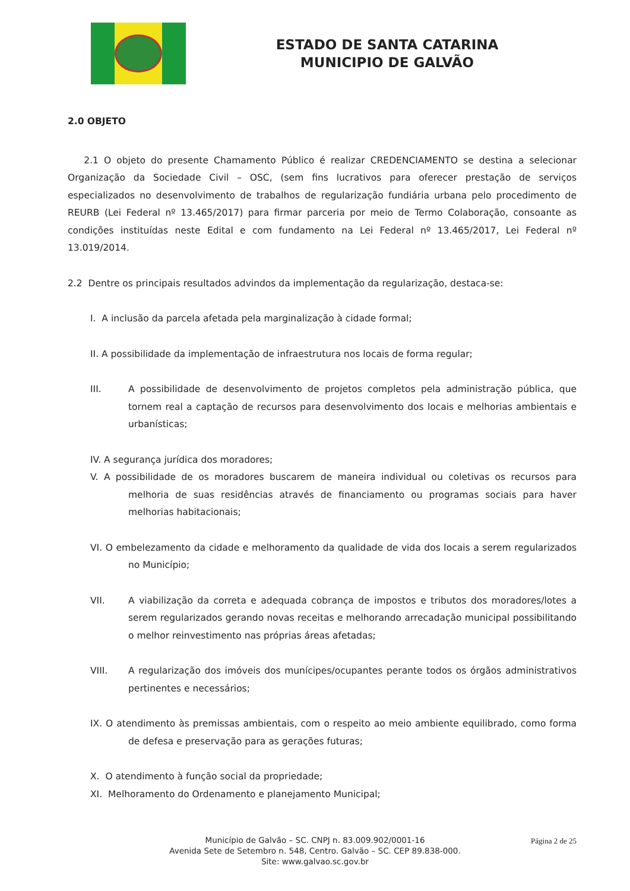ESTADO DE SANTA CATARINA
MUNICIPIO DE GALVÃO
2.0 OBJETO
2.1 O objeto do presente Chamamento Público é realizar CREDENCIAMENTO se destina a selecionar Organização da Sociedade Civil – OSC, (sem fins lucrativos para oferecer prestação de serviços especializados no desenvolvimento de trabalhos de regularização fundiária urbana pelo procedimento de REURB (Lei Federal nº 13.465/2017) para firmar parceria por meio de Termo Colaboração, consoante as condições instituídas neste Edital e com fundamento na Lei Federal nº 13.465/2017, Lei Federal nº 13.019/2014.
2.2 Dentre os principais resultados advindos da implementação da regularização, destaca-se:
I. A inclusão da parcela afetada pela marginalização à cidade formal;
II. A possibilidade da implementação de infraestrutura nos locais de forma regular;
III. A possibilidade de desenvolvimento de projetos completos pela administração pública, que tornem real a captação de recursos para desenvolvimento dos locais e melhorias ambientais e urbanísticas;
IV. A segurança jurídica dos moradores;
V. A possibilidade de os moradores buscarem de maneira individual ou coletivas os recursos para melhoria de suas residências através de financiamento ou programas sociais para haver melhorias habitacionais;
VI. O embelezamento da cidade e melhoramento da qualidade de vida dos locais a serem regularizados no Município;
VII. A viabilização da correta e adequada cobrança de impostos e tributos dos moradores/lotes a serem regularizados gerando novas receitas e melhorando arrecadação municipal possibilitando o melhor reinvestimento nas próprias áreas afetadas;
VIII. A regularização dos imóveis dos munícipes/ocupantes perante todos os órgãos administrativos pertinentes e necessários;
IX. O atendimento às premissas ambientais, com o respeito ao meio ambiente equilibrado, como forma de defesa e preservação para as gerações futuras;
X. O atendimento à função social da propriedade;
XI. Melhoramento do Ordenamento e planejamento Municipal;
Página 2 de 25
Município de Galvão – SC. CNPJ n. 83.009.902/0001-16
Avenida Sete de Setembro n. 548, Centro. Galvão – SC. CEP 89.838-000.
Site: www.galvao.sc.gov.br